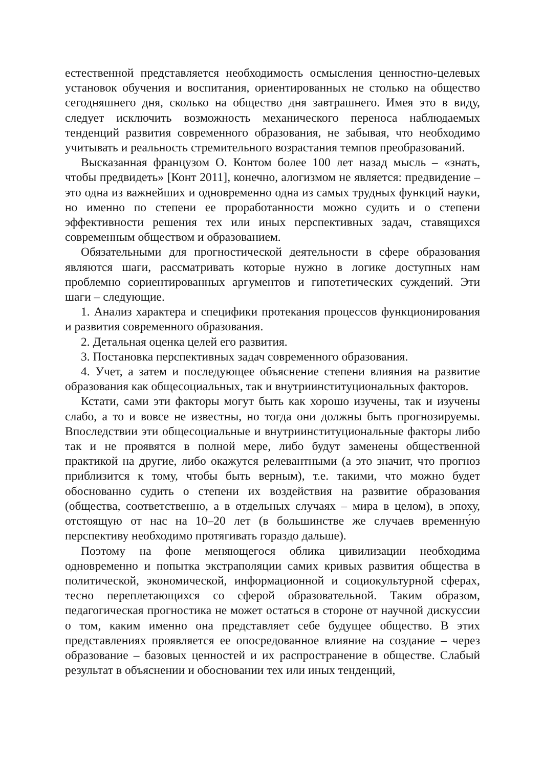естественной представляется необходимость осмысления ценностно-целевых установок обучения и воспитания, ориентированных не столько на общество сегодняшнего дня, сколько на общество дня завтрашнего. Имея это в виду, следует исключить возможность механического переноса наблюдаемых тенденций развития современного образования, не забывая, что необходимо учитывать и реальность стремительного возрастания темпов преобразований.
Высказанная французом О. Контом более 100 лет назад мысль – «знать, чтобы предвидеть» [Конт 2011], конечно, алогизмом не является: предвидение – это одна из важнейших и одновременно одна из самых трудных функций науки, но именно по степени ее проработанности можно судить и о степени эффективности решения тех или иных перспективных задач, ставящихся современным обществом и образованием.
Обязательными для прогностической деятельности в сфере образования являются шаги, рассматривать которые нужно в логике доступных нам проблемно сориентированных аргументов и гипотетических суждений. Эти шаги – следующие.
1. Анализ характера и специфики протекания процессов функционирования и развития современного образования.
2. Детальная оценка целей его развития.
3. Постановка перспективных задач современного образования.
4. Учет, а затем и последующее объяснение степени влияния на развитие образования как общесоциальных, так и внутриинституциональных факторов.
Кстати, сами эти факторы могут быть как хорошо изучены, так и изучены слабо, а то и вовсе не известны, но тогда они должны быть прогнозируемы. Впоследствии эти общесоциальные и внутриинституциональные факторы либо так и не проявятся в полной мере, либо будут заменены общественной практикой на другие, либо окажутся релевантными (а это значит, что прогноз приблизится к тому, чтобы быть верным), т.е. такими, что можно будет обоснованно судить о степени их воздействия на развитие образования (общества, соответственно, а в отдельных случаях – мира в целом), в эпоху, отстоящую от нас на 10–20 лет (в большинстве же случаев временну́ю перспективу необходимо протягивать гораздо дальше).
Поэтому на фоне меняющегося облика цивилизации необходима одновременно и попытка экстраполяции самих кривых развития общества в политической, экономической, информационной и социокультурной сферах, тесно переплетающихся со сферой образовательной. Таким образом, педагогическая прогностика не может остаться в стороне от научной дискуссии о том, каким именно она представляет себе будущее общество. В этих представлениях проявляется ее опосредованное влияние на создание – через образование – базовых ценностей и их распространение в обществе. Слабый результат в объяснении и обосновании тех или иных тенденций,